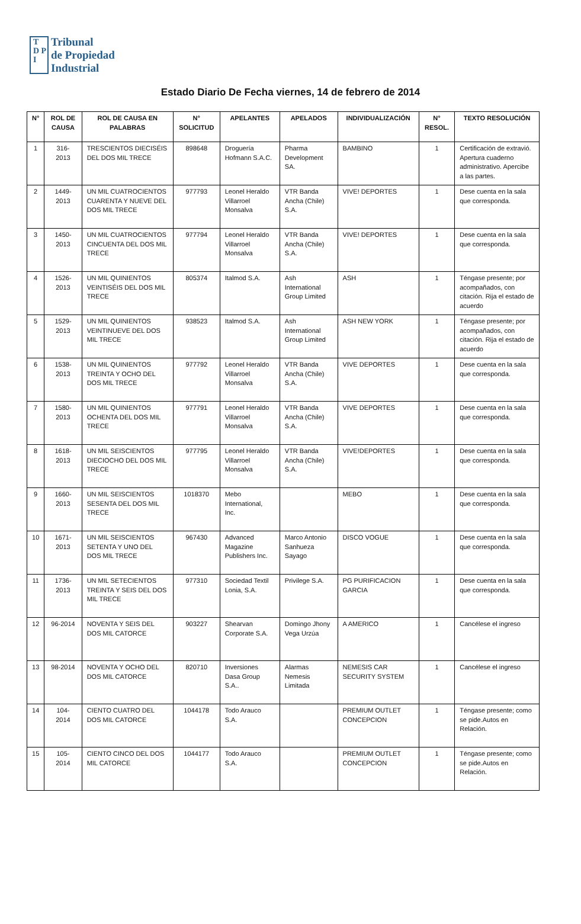T
D P
I
Tribunal
de Propiedad
Industrial
Estado Diario De Fecha viernes, 14 de febrero de 2014
| N° | ROL DE CAUSA | ROL DE CAUSA EN PALABRAS | N° SOLICITUD | APELANTES | APELADOS | INDIVIDUALIZACIÓN | N° RESOL. | TEXTO RESOLUCIÓN |
| --- | --- | --- | --- | --- | --- | --- | --- | --- |
| 1 | 316-2013 | TRESCIENTOS DIECISÉIS DEL DOS MIL TRECE | 898648 | Droguería Hofmann S.A.C. | Pharma Development SA. | BAMBINO | 1 | Certificación de extravió. Apertura cuaderno administrativo. Apercibe a las partes. |
| 2 | 1449-2013 | UN MIL CUATROCIENTOS CUARENTA Y NUEVE DEL DOS MIL TRECE | 977793 | Leonel Heraldo Villarroel Monsalva | VTR Banda Ancha (Chile) S.A. | VIVE! DEPORTES | 1 | Dese cuenta en la sala que corresponda. |
| 3 | 1450-2013 | UN MIL CUATROCIENTOS CINCUENTA DEL DOS MIL TRECE | 977794 | Leonel Heraldo Villarroel Monsalva | VTR Banda Ancha (Chile) S.A. | VIVE! DEPORTES | 1 | Dese cuenta en la sala que corresponda. |
| 4 | 1526-2013 | UN MIL QUINIENTOS VEINTISÉIS DEL DOS MIL TRECE | 805374 | Italmod S.A. | Ash International Group Limited | ASH | 1 | Téngase presente; por acompañados, con citación. Rija el estado de acuerdo |
| 5 | 1529-2013 | UN MIL QUINIENTOS VEINTINUEVE DEL DOS MIL TRECE | 938523 | Italmod S.A. | Ash International Group Limited | ASH NEW YORK | 1 | Téngase presente; por acompañados, con citación. Rija el estado de acuerdo |
| 6 | 1538-2013 | UN MIL QUINIENTOS TREINTA Y OCHO DEL DOS MIL TRECE | 977792 | Leonel Heraldo Villarroel Monsalva | VTR Banda Ancha (Chile) S.A. | VIVE DEPORTES | 1 | Dese cuenta en la sala que corresponda. |
| 7 | 1580-2013 | UN MIL QUINIENTOS OCHENTA DEL DOS MIL TRECE | 977791 | Leonel Heraldo Villarroel Monsalva | VTR Banda Ancha (Chile) S.A. | VIVE DEPORTES | 1 | Dese cuenta en la sala que corresponda. |
| 8 | 1618-2013 | UN MIL SEISCIENTOS DIECIOCHO DEL DOS MIL TRECE | 977795 | Leonel Heraldo Villarroel Monsalva | VTR Banda Ancha (Chile) S.A. | VIVE!DEPORTES | 1 | Dese cuenta en la sala que corresponda. |
| 9 | 1660-2013 | UN MIL SEISCIENTOS SESENTA DEL DOS MIL TRECE | 1018370 | Mebo International, Inc. | | MEBO | 1 | Dese cuenta en la sala que corresponda. |
| 10 | 1671-2013 | UN MIL SEISCIENTOS SETENTA Y UNO DEL DOS MIL TRECE | 967430 | Advanced Magazine Publishers Inc. | Marco Antonio Sanhueza Sayago | DISCO VOGUE | 1 | Dese cuenta en la sala que corresponda. |
| 11 | 1736-2013 | UN MIL SETECIENTOS TREINTA Y SEIS DEL DOS MIL TRECE | 977310 | Sociedad Textil Lonia, S.A. | Privilege S.A. | PG PURIFICACION GARCIA | 1 | Dese cuenta en la sala que corresponda. |
| 12 | 96-2014 | NOVENTA Y SEIS DEL DOS MIL CATORCE | 903227 | Shearvan Corporate S.A. | Domingo Jhony Vega Urzúa | A AMERICO | 1 | Cancélese el ingreso |
| 13 | 98-2014 | NOVENTA Y OCHO DEL DOS MIL CATORCE | 820710 | Inversiones Dasa Group S.A.. | Alarmas Nemesis Limitada | NEMESIS CAR SECURITY SYSTEM | 1 | Cancélese el ingreso |
| 14 | 104-2014 | CIENTO CUATRO DEL DOS MIL CATORCE | 1044178 | Todo Arauco S.A. | | PREMIUM OUTLET CONCEPCION | 1 | Téngase presente; como se pide.Autos en Relación. |
| 15 | 105-2014 | CIENTO CINCO DEL DOS MIL CATORCE | 1044177 | Todo Arauco S.A. | | PREMIUM OUTLET CONCEPCION | 1 | Téngase presente; como se pide.Autos en Relación. |